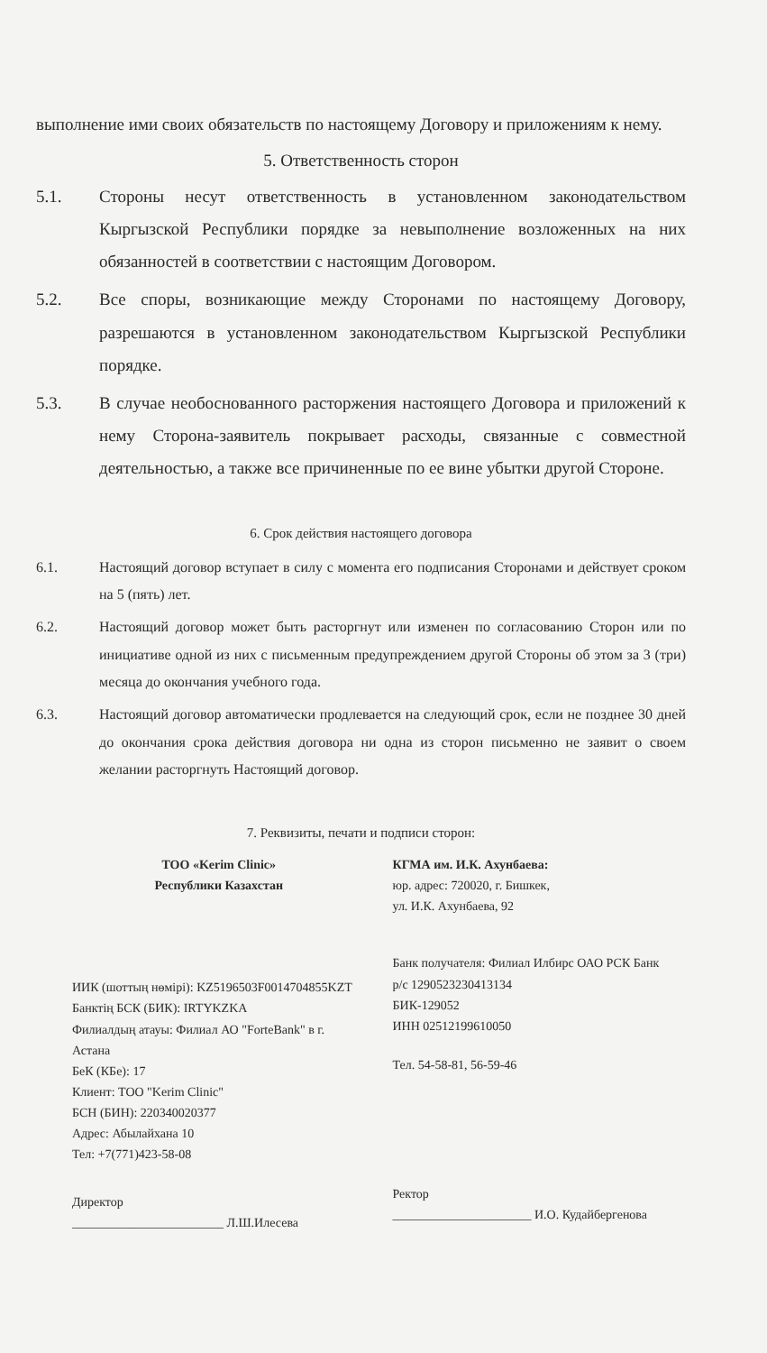выполнение ими своих обязательств по настоящему Договору и приложениям к нему.
5. Ответственность сторон
5.1. Стороны несут ответственность в установленном законодательством Кыргызской Республики порядке за невыполнение возложенных на них обязанностей в соответствии с настоящим Договором.
5.2. Все споры, возникающие между Сторонами по настоящему Договору, разрешаются в установленном законодательством Кыргызской Республики порядке.
5.3. В случае необоснованного расторжения настоящего Договора и приложений к нему Сторона-заявитель покрывает расходы, связанные с совместной деятельностью, а также все причиненные по ее вине убытки другой Стороне.
6. Срок действия настоящего договора
6.1. Настоящий договор вступает в силу с момента его подписания Сторонами и действует сроком на 5 (пять) лет.
6.2. Настоящий договор может быть расторгнут или изменен по согласованию Сторон или по инициативе одной из них с письменным предупреждением другой Стороны об этом за 3 (три) месяца до окончания учебного года.
6.3. Настоящий договор автоматически продлевается на следующий срок, если не позднее 30 дней до окончания срока действия договора ни одна из сторон письменно не заявит о своем желании расторгнуть Настоящий договор.
7. Реквизиты, печати и подписи сторон:
ТОО «Kerim Clinic»
Республики Казахстан
ИИК (шоттың нөмірі): KZ5196503F0014704855KZT
Банктің БСК (БИК): IRTYKZKA
Филиалдың атауы: Филиал АО "ForteBank" в г. Астана
БеК (КБе): 17
Клиент: ТОО "Kerim Clinic"
БСН (БИН): 220340020377
Адрес: Абылайхана 10
Тел: +7(771)423-58-08
Директор
________________________ Л.Ш.Илесева
КГМА им. И.К. Ахунбаева:
юр. адрес: 720020, г. Бишкек,
ул. И.К. Ахунбаева, 92
Банк получателя: Филиал Илбирс ОАО РСК Банк
р/с 1290523230413134
БИК-129052
ИНН 02512199610050
Тел. 54-58-81, 56-59-46
Ректор
______________________ И.О. Кудайбергенова